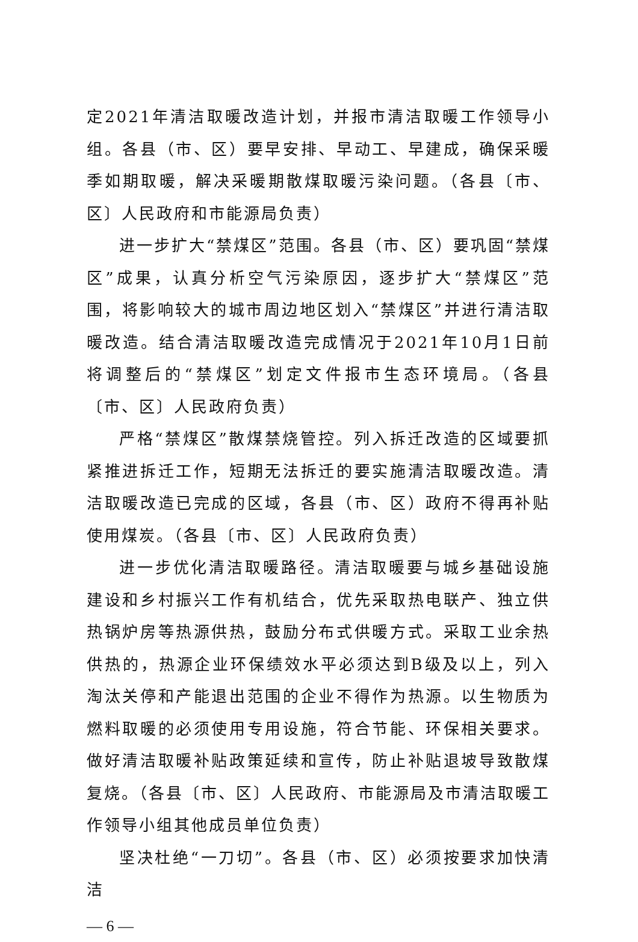定2021年清洁取暖改造计划，并报市清洁取暖工作领导小组。各县（市、区）要早安排、早动工、早建成，确保采暖季如期取暖，解决采暖期散煤取暖污染问题。（各县〔市、区〕人民政府和市能源局负责）
进一步扩大“禁煤区”范围。各县（市、区）要巩固“禁煤区”成果，认真分析空气污染原因，逐步扩大“禁煤区”范围，将影响较大的城市周边地区划入“禁煤区”并进行清洁取暖改造。结合清洁取暖改造完成情况于2021年10月1日前将调整后的“禁煤区”划定文件报市生态环境局。（各县〔市、区〕人民政府负责）
严格“禁煤区”散煤禁烧管控。列入拆迁改造的区域要抓紧推进拆迁工作，短期无法拆迁的要实施清洁取暖改造。清洁取暖改造已完成的区域，各县（市、区）政府不得再补贴使用煤炭。（各县〔市、区〕人民政府负责）
进一步优化清洁取暖路径。清洁取暖要与城乡基础设施建设和乡村振兴工作有机结合，优先采取热电联产、独立供热锅炉房等热源供热，鼓励分布式供暖方式。采取工业余热供热的，热源企业环保绩效水平必须达到B级及以上，列入淘汰关停和产能退出范围的企业不得作为热源。以生物质为燃料取暖的必须使用专用设施，符合节能、环保相关要求。做好清洁取暖补贴政策延续和宣传，防止补贴退坡导致散煤复烧。（各县〔市、区〕人民政府、市能源局及市清洁取暖工作领导小组其他成员单位负责）
坚决杜绝“一刀切”。各县（市、区）必须按要求加快清洁
— 6 —